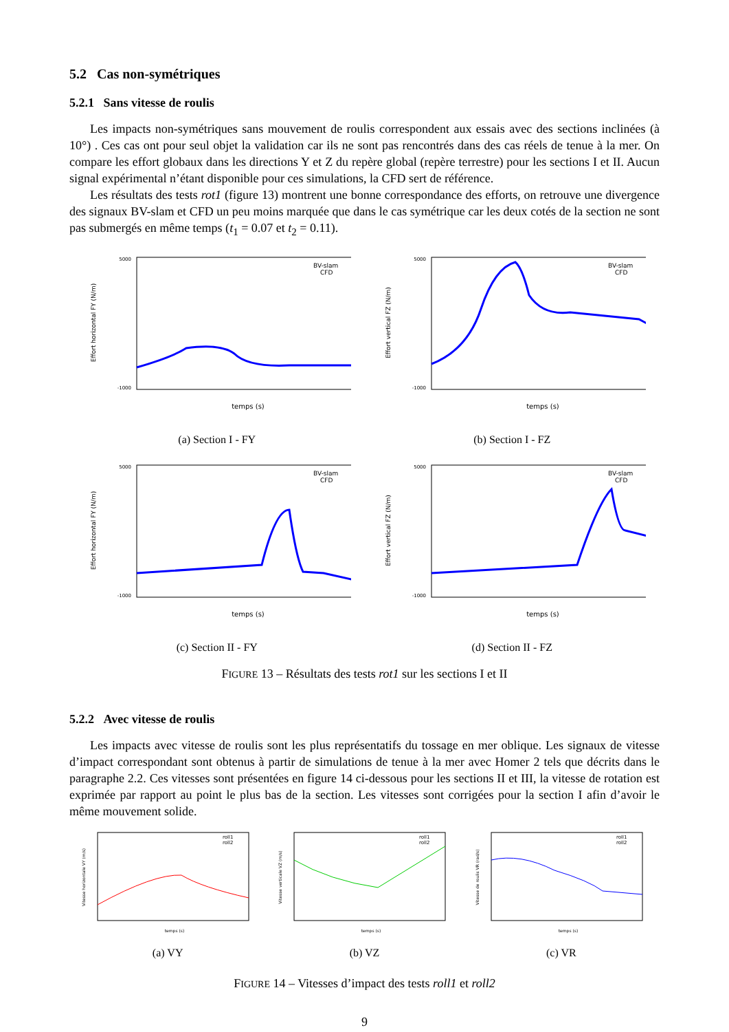5.2 Cas non-symétriques
5.2.1 Sans vitesse de roulis
Les impacts non-symétriques sans mouvement de roulis correspondent aux essais avec des sections inclinées (à 10°) . Ces cas ont pour seul objet la validation car ils ne sont pas rencontrés dans des cas réels de tenue à la mer. On compare les effort globaux dans les directions Y et Z du repère global (repère terrestre) pour les sections I et II. Aucun signal expérimental n’étant disponible pour ces simulations, la CFD sert de référence.
Les résultats des tests rot1 (figure 13) montrent une bonne correspondance des efforts, on retrouve une divergence des signaux BV-slam et CFD un peu moins marquée que dans le cas symétrique car les deux cotés de la section ne sont pas submergés en même temps (t<sub>1</sub> = 0.07 et t<sub>2</sub> = 0.11).
5000
-1000
Effort horizontal FY (N/m)
temps (s)
BV-slam
CFD
(a) Section I - FY
5000
-1000
Effort vertical FZ (N/m)
temps (s)
BV-slam
CFD
(b) Section I - FZ
5000
-1000
Effort horizontal FY (N/m)
temps (s)
BV-slam
CFD
(c) Section II - FY
5000
-1000
Effort vertical FZ (N/m)
temps (s)
BV-slam
CFD
(d) Section II - FZ
FIGURE 13 – Résultats des tests rot1 sur les sections I et II
5.2.2 Avec vitesse de roulis
Les impacts avec vitesse de roulis sont les plus représentatifs du tossage en mer oblique. Les signaux de vitesse d’impact correspondant sont obtenus à partir de simulations de tenue à la mer avec Homer 2 tels que décrits dans le paragraphe 2.2. Ces vitesses sont présentées en figure 14 ci-dessous pour les sections II et III, la vitesse de rotation est exprimée par rapport au point le plus bas de la section. Les vitesses sont corrigées pour la section I afin d’avoir le même mouvement solide.
Vitesse horizontale VY (m/s)
temps (s)
roll1
roll2
(a) VY
Vitesse verticale VZ (m/s)
temps (s)
roll1
roll2
(b) VZ
Vitesse de roulis VR (rad/s)
temps (s)
roll1
roll2
(c) VR
FIGURE 14 – Vitesses d’impact des tests roll1 et roll2
9